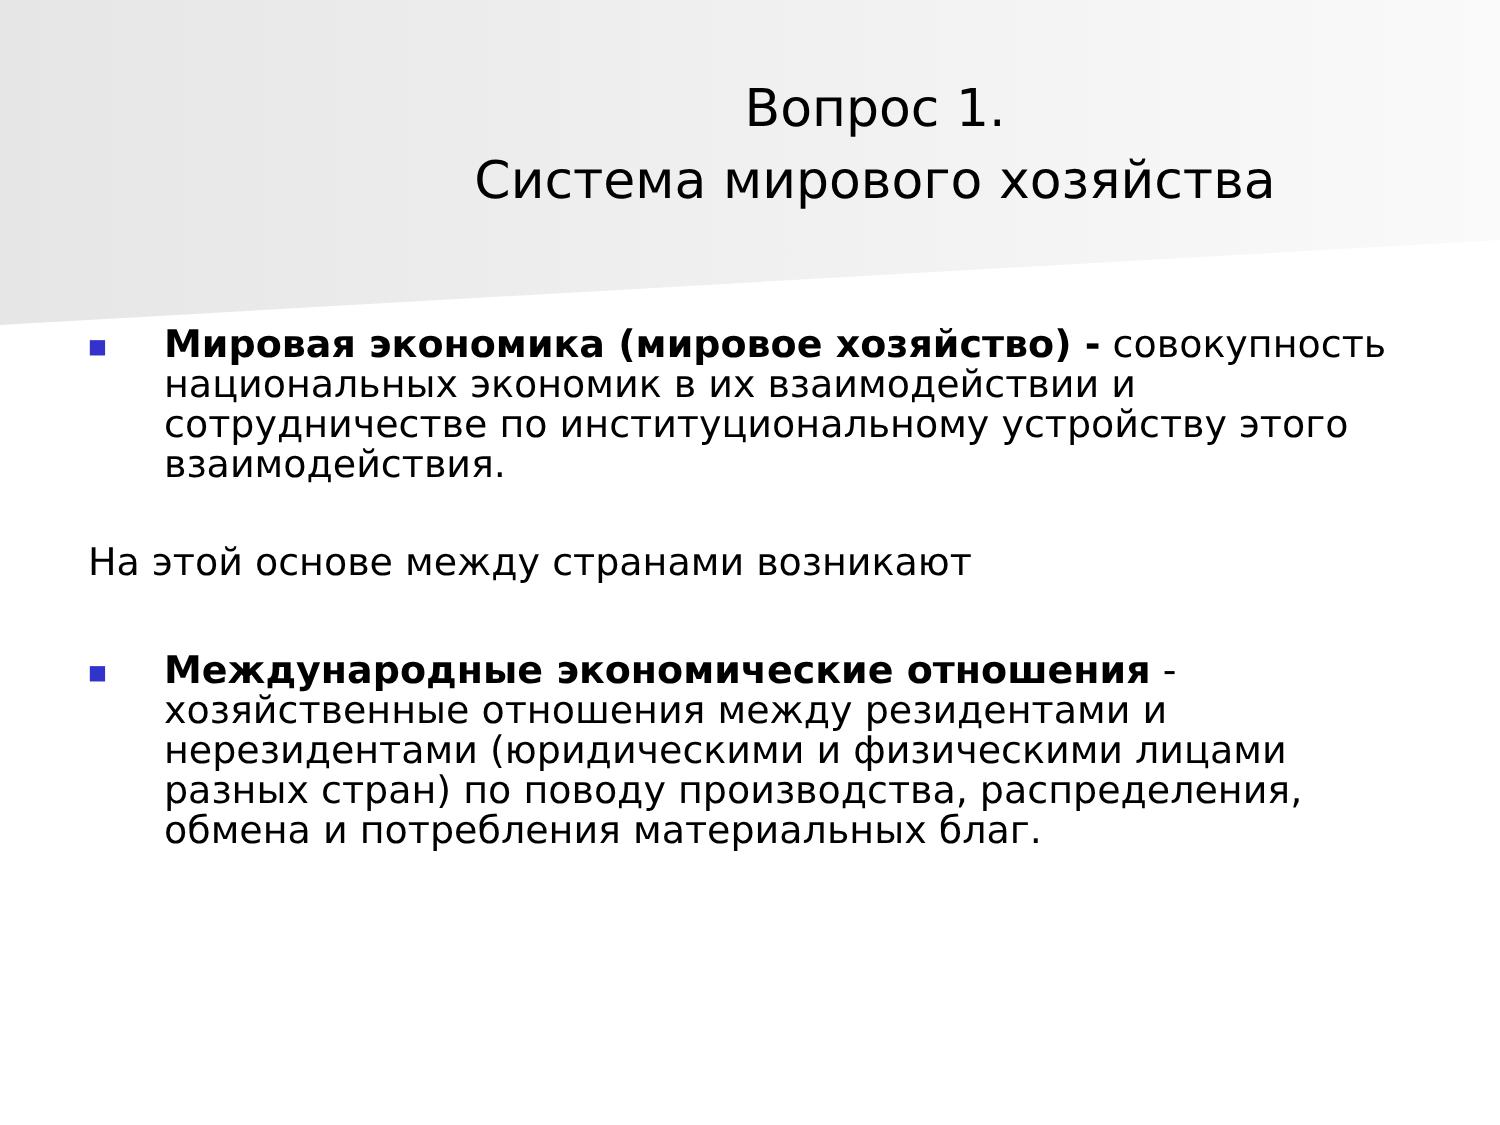Вопрос 1.
Система мирового хозяйства
■
Мировая экономика (мировое хозяйство) - совокупность национальных экономик в их взаимодействии и сотрудничестве по институциональному устройству этого взаимодействия.
На этой основе между странами возникают
■
Международные экономические отношения - хозяйственные отношения между резидентами и нерезидентами (юридическими и физическими лицами разных стран) по поводу производства, распределения, обмена и потребления материальных благ.